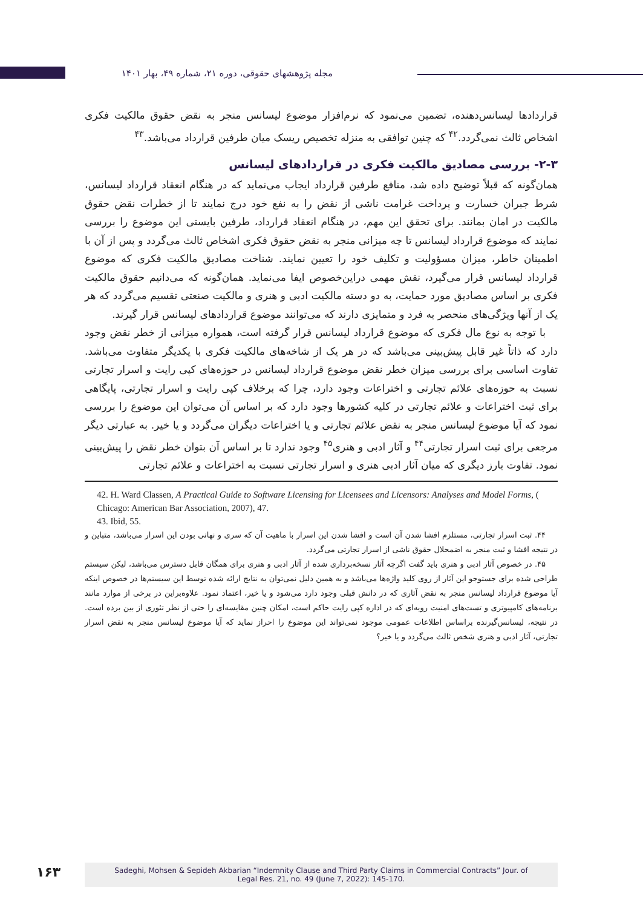مجله پژوهشهای حقوقی، دوره ۲۱، شماره ۴۹، بهار ۱۴۰۱
قراردادها لیسانس‌دهنده، تضمین می‌نمود که نرم‌افزار موضوع لیسانس منجر به نقض حقوق مالکیت فکری اشخاص ثالث نمی‌گردد.<sup>۴۲</sup> که چنین توافقی به منزله تخصیص ریسک میان طرفین قرارداد می‌باشد.<sup>۴۳</sup>
۲-۳- بررسی مصادیق مالکیت فکری در قراردادهای لیسانس
همان‌گونه که قبلاً توضیح داده شد، منافع طرفین قرارداد ایجاب می‌نماید که در هنگام انعقاد قرارداد لیسانس، شرط جبران خسارت و پرداخت غرامت ناشی از نقض را به نفع خود درج نمایند تا از خطرات نقض حقوق مالکیت در امان بمانند. برای تحقق این مهم، در هنگام انعقاد قرارداد، طرفین بایستی این موضوع را بررسی نمایند که موضوع قرارداد لیسانس تا چه میزانی منجر به نقض حقوق فکری اشخاص ثالث می‌گردد و پس از آن با اطمینان خاطر، میزان مسؤولیت و تکلیف خود را تعیین نمایند. شناخت مصادیق مالکیت فکری که موضوع قرارداد لیسانس قرار می‌گیرد، نقش مهمی دراین‌خصوص ایفا می‌نماید. همان‌گونه که می‌دانیم حقوق مالکیت فکری بر اساس مصادیق مورد حمایت، به دو دسته مالکیت ادبی و هنری و مالکیت صنعتی تقسیم می‌گردد که هر یک از آنها ویژگی‌های منحصر به فرد و متمایزی دارند که می‌توانند موضوع قراردادهای لیسانس قرار گیرند.
با توجه به نوع مال فکری که موضوع قرارداد لیسانس قرار گرفته است، همواره میزانی از خطر نقض وجود دارد که ذاتاً غیر قابل پیش‌بینی می‌باشد که در هر یک از شاخه‌های مالکیت فکری با یکدیگر متفاوت می‌باشد. تفاوت اساسی برای بررسی میزان خطر نقض موضوع قرارداد لیسانس در حوزه‌های کپی رایت و اسرار تجارتی نسبت به حوزه‌های علائم تجارتی و اختراعات وجود دارد، چرا که برخلاف کپی رایت و اسرار تجارتی، پایگاهی برای ثبت اختراعات و علائم تجارتی در کلیه کشورها وجود دارد که بر اساس آن می‌توان این موضوع را بررسی نمود که آیا موضوع لیسانس منجر به نقض علائم تجارتی و یا اختراعات دیگران می‌گردد و یا خیر. به عبارتی دیگر مرجعی برای ثبت اسرار تجارتی<sup>۴۴</sup> و آثار ادبی و هنری<sup>۴۵</sup> وجود ندارد تا بر اساس آن بتوان خطر نقض را پیش‌بینی نمود. تفاوت بارز دیگری که میان آثار ادبی هنری و اسرار تجارتی نسبت به اختراعات و علائم تجارتی
42. H. Ward Classen, A Practical Guide to Software Licensing for Licensees and Licensors: Analyses and Model Forms, ( Chicago: American Bar Association, 2007), 47.
43. Ibid, 55.
۴۴. ثبت اسرار تجارتی، مستلزم افشا شدن آن است و افشا شدن این اسرار با ماهیت آن که سری و نهانی بودن این اسرار می‌باشد، متباین و در نتیجه افشا و ثبت منجر به اضمحلال حقوق ناشی از اسرار تجارتی می‌گردد.
۴۵. در خصوص آثار ادبی و هنری باید گفت اگرچه آثار نسخه‌برداری شده از آثار ادبی و هنری برای همگان قابل دسترس می‌باشد، لیکن سیستم طراحی شده برای جستوجو این آثار از روی کلید واژه‌ها می‌باشد و به همین دلیل نمی‌توان به نتایج ارائه شده توسط این سیستم‌ها در خصوص اینکه آیا موضوع قرارداد لیسانس منجر به نقض آثاری که در دانش قبلی وجود دارد می‌شود و یا خیر، اعتماد نمود. علاوه‌براین در برخی از موارد مانند برنامه‌های کامپیوتری و تست‌های امنیت رویه‌ای که در اداره کپی رایت حاکم است، امکان چنین مقایسه‌ای را حتی از نظر تئوری از بین برده است. در نتیجه، لیسانس‌گیرنده براساس اطلاعات عمومی موجود نمی‌تواند این موضوع را احراز نماید که آیا موضوع لیسانس منجر به نقض اسرار تجارتی، آثار ادبی و هنری شخص ثالث می‌گردد و یا خیر؟
۱۶۳
Sadeghi, Mohsen & Sepideh Akbarian “Indemnity Clause and Third Party Claims in Commercial Contracts” Jour. of
Legal Res. 21, no. 49 (June 7, 2022): 145-170.